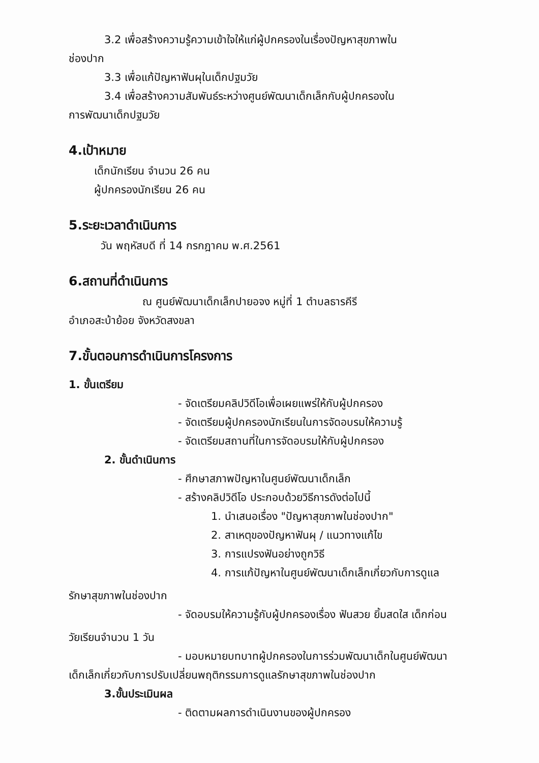3.2 เพื่อสร้างความรู้ความเข้าใจให้แก่ผู้ปกครองในเรื่องปัญหาสุขภาพใน
ช่องปาก
3.3 เพื่อแก้ปัญหาฟันผุในเด็กปฐมวัย
3.4 เพื่อสร้างความสัมพันธ์ระหว่างศูนย์พัฒนาเด็กเล็กกับผู้ปกครองใน
การพัฒนาเด็กปฐมวัย
4.เป้าหมาย
เด็กนักเรียน จำนวน 26 คน
ผู้ปกครองนักเรียน 26 คน
5.ระยะเวลาดำเนินการ
วัน พฤหัสบดี ที่ 14 กรกฎาคม พ.ศ.2561
6.สถานที่ดำเนินการ
ณ ศูนย์พัฒนาเด็กเล็กปายอจง หมู่ที่ 1 ตำบลธารคีรี
อำเภอสะบ้าย้อย จังหวัดสงขลา
7.ขั้นตอนการดำเนินการโครงการ
1. ขั้นเตรียม
- จัดเตรียมคลิปวิดีโอเพื่อเผยแพร่ให้กับผู้ปกครอง
- จัดเตรียมผู้ปกครองนักเรียนในการจัดอบรมให้ความรู้
- จัดเตรียมสถานที่ในการจัดอบรมให้กับผู้ปกครอง
2. ขั้นดำเนินการ
- ศึกษาสภาพปัญหาในศูนย์พัฒนาเด็กเล็ก
- สร้างคลิปวิดีโอ ประกอบด้วยวิธีการดังต่อไปนี้
1. นำเสนอเรื่อง "ปัญหาสุขภาพในช่องปาก"
2. สาเหตุของปัญหาฟันผุ / แนวทางแก้ไข
3. การแปรงฟันอย่างถูกวิธี
4. การแก้ปัญหาในศูนย์พัฒนาเด็กเล็กเกี่ยวกับการดูแล
รักษาสุขภาพในช่องปาก
- จัดอบรมให้ความรู้กับผู้ปกครองเรื่อง ฟันสวย ยิ้มสดใส เด็กก่อน
วัยเรียนจำนวน 1 วัน
- มอบหมายบทบาทผู้ปกครองในการร่วมพัฒนาเด็กในศูนย์พัฒนา
เด็กเล็กเกี่ยวกับการปรับเปลี่ยนพฤติกรรมการดูแลรักษาสุขภาพในช่องปาก
3.ขั้นประเมินผล
- ติดตามผลการดำเนินงานของผู้ปกครอง